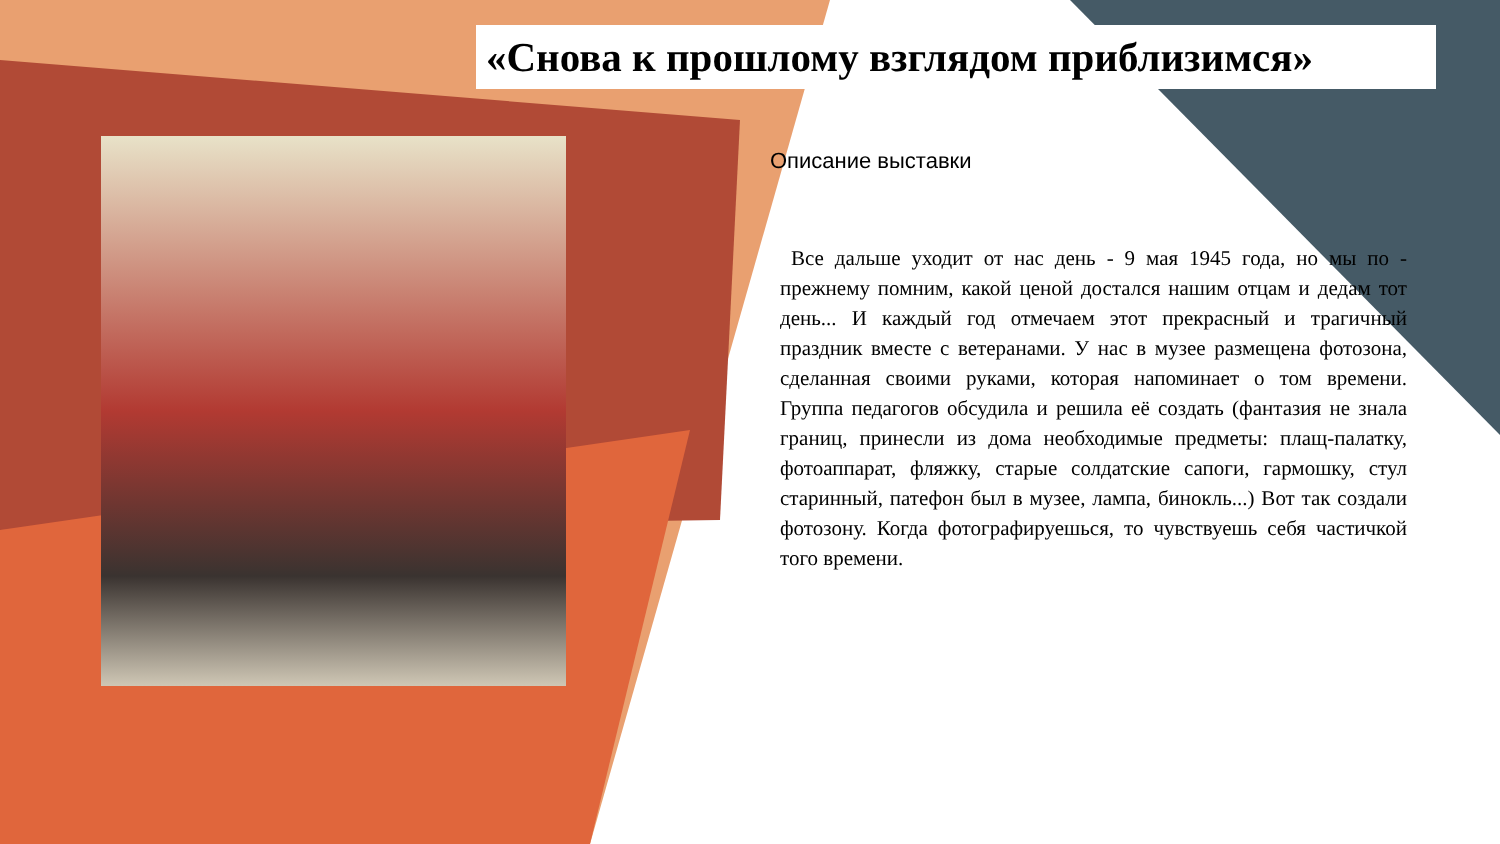«Снова к прошлому взглядом приблизимся»
Описание выставки
Все дальше уходит от нас день - 9 мая 1945 года, но мы по - прежнему помним, какой ценой достался нашим отцам и дедам тот день... И каждый год отмечаем этот прекрасный и трагичный праздник вместе с ветеранами. У нас в музее размещена фотозона, сделанная своими руками, которая напоминает о том времени. Группа педагогов обсудила и решила её создать (фантазия не знала границ, принесли из дома необходимые предметы: плащ-палатку, фотоаппарат, фляжку, старые солдатские сапоги, гармошку, стул старинный, патефон был в музее, лампа, бинокль...) Вот так создали фотозону. Когда фотографируешься, то чувствуешь себя частичкой того времени.